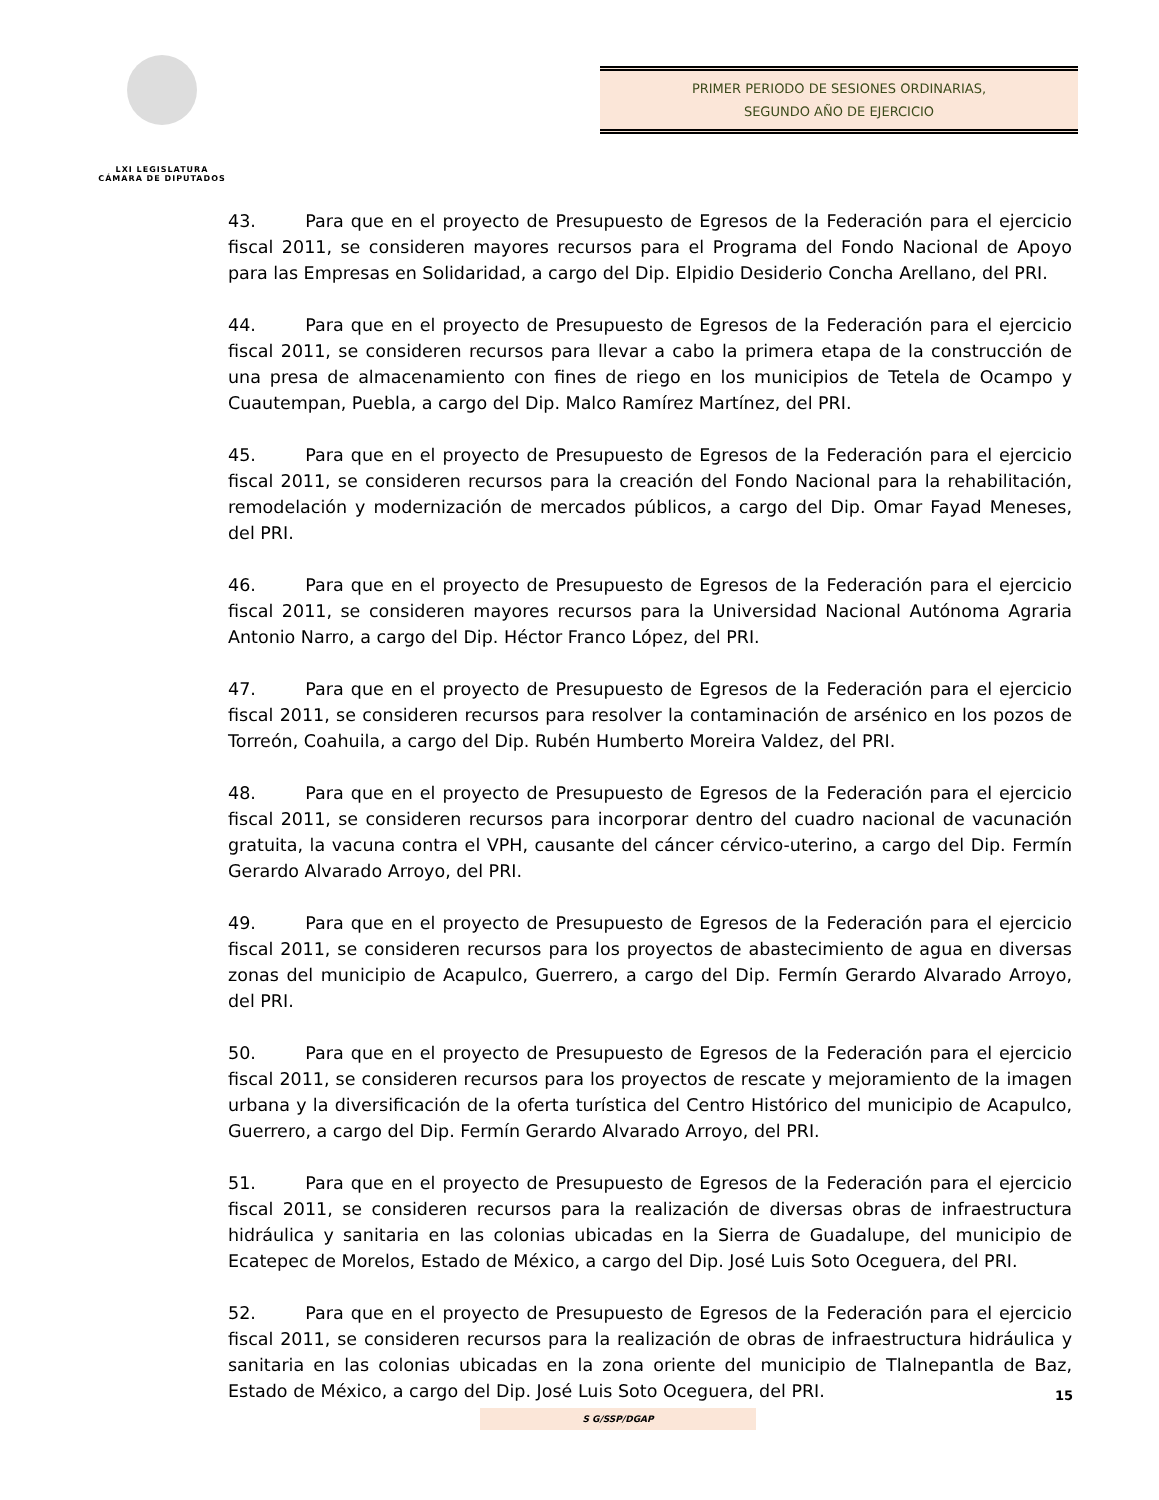LXI LEGISLATURA
CÁMARA DE DIPUTADOS
PRIMER PERIODO DE SESIONES ORDINARIAS,
SEGUNDO AÑO DE EJERCICIO
43. Para que en el proyecto de Presupuesto de Egresos de la Federación para el ejercicio fiscal 2011, se consideren mayores recursos para el Programa del Fondo Nacional de Apoyo para las Empresas en Solidaridad, a cargo del Dip. Elpidio Desiderio Concha Arellano, del PRI.
44. Para que en el proyecto de Presupuesto de Egresos de la Federación para el ejercicio fiscal 2011, se consideren recursos para llevar a cabo la primera etapa de la construcción de una presa de almacenamiento con fines de riego en los municipios de Tetela de Ocampo y Cuautempan, Puebla, a cargo del Dip. Malco Ramírez Martínez, del PRI.
45. Para que en el proyecto de Presupuesto de Egresos de la Federación para el ejercicio fiscal 2011, se consideren recursos para la creación del Fondo Nacional para la rehabilitación, remodelación y modernización de mercados públicos, a cargo del Dip. Omar Fayad Meneses, del PRI.
46. Para que en el proyecto de Presupuesto de Egresos de la Federación para el ejercicio fiscal 2011, se consideren mayores recursos para la Universidad Nacional Autónoma Agraria Antonio Narro, a cargo del Dip. Héctor Franco López, del PRI.
47. Para que en el proyecto de Presupuesto de Egresos de la Federación para el ejercicio fiscal 2011, se consideren recursos para resolver la contaminación de arsénico en los pozos de Torreón, Coahuila, a cargo del Dip. Rubén Humberto Moreira Valdez, del PRI.
48. Para que en el proyecto de Presupuesto de Egresos de la Federación para el ejercicio fiscal 2011, se consideren recursos para incorporar dentro del cuadro nacional de vacunación gratuita, la vacuna contra el VPH, causante del cáncer cérvico-uterino, a cargo del Dip. Fermín Gerardo Alvarado Arroyo, del PRI.
49. Para que en el proyecto de Presupuesto de Egresos de la Federación para el ejercicio fiscal 2011, se consideren recursos para los proyectos de abastecimiento de agua en diversas zonas del municipio de Acapulco, Guerrero, a cargo del Dip. Fermín Gerardo Alvarado Arroyo, del PRI.
50. Para que en el proyecto de Presupuesto de Egresos de la Federación para el ejercicio fiscal 2011, se consideren recursos para los proyectos de rescate y mejoramiento de la imagen urbana y la diversificación de la oferta turística del Centro Histórico del municipio de Acapulco, Guerrero, a cargo del Dip. Fermín Gerardo Alvarado Arroyo, del PRI.
51. Para que en el proyecto de Presupuesto de Egresos de la Federación para el ejercicio fiscal 2011, se consideren recursos para la realización de diversas obras de infraestructura hidráulica y sanitaria en las colonias ubicadas en la Sierra de Guadalupe, del municipio de Ecatepec de Morelos, Estado de México, a cargo del Dip. José Luis Soto Oceguera, del PRI.
52. Para que en el proyecto de Presupuesto de Egresos de la Federación para el ejercicio fiscal 2011, se consideren recursos para la realización de obras de infraestructura hidráulica y sanitaria en las colonias ubicadas en la zona oriente del municipio de Tlalnepantla de Baz, Estado de México, a cargo del Dip. José Luis Soto Oceguera, del PRI.
15
S G/SSP/DGAP